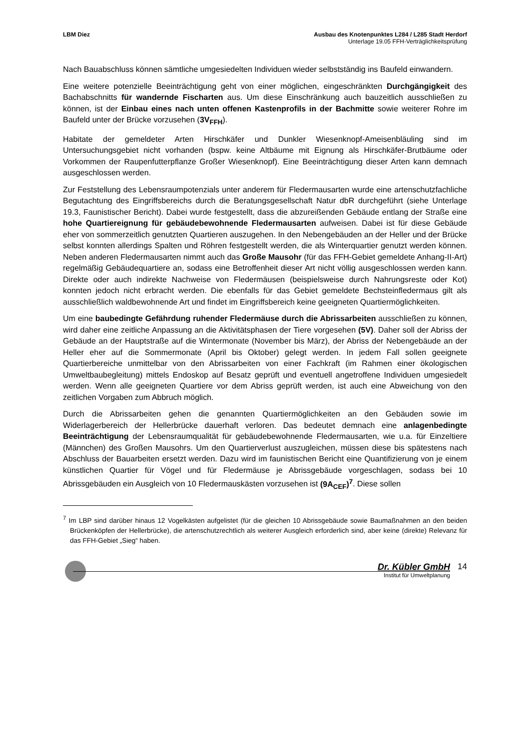LBM Diez Ausbau des Knotenpunktes L284 / L285 Stadt Herdorf
Unterlage 19.05 FFH-Verträglichkeitsprüfung
Nach Bauabschluss können sämtliche umgesiedelten Individuen wieder selbstständig ins Baufeld einwandern.
Eine weitere potenzielle Beeinträchtigung geht von einer möglichen, eingeschränkten Durchgängigkeit des Bachabschnitts für wandernde Fischarten aus. Um diese Einschränkung auch bauzeitlich ausschließen zu können, ist der Einbau eines nach unten offenen Kastenprofils in der Bachmitte sowie weiterer Rohre im Baufeld unter der Brücke vorzusehen (3V<sub>FFH</sub>).
Habitate der gemeldeter Arten Hirschkäfer und Dunkler Wiesenknopf-Ameisenbläuling sind im Untersuchungsgebiet nicht vorhanden (bspw. keine Altbäume mit Eignung als Hirschkäfer-Brutbäume oder Vorkommen der Raupenfutterpflanze Großer Wiesenknopf). Eine Beeinträchtigung dieser Arten kann demnach ausgeschlossen werden.
Zur Feststellung des Lebensraumpotenzials unter anderem für Fledermausarten wurde eine artenschutzfachliche Begutachtung des Eingriffsbereichs durch die Beratungsgesellschaft Natur dbR durchgeführt (siehe Unterlage 19.3, Faunistischer Bericht). Dabei wurde festgestellt, dass die abzureißenden Gebäude entlang der Straße eine hohe Quartiereignung für gebäudebewohnende Fledermausarten aufweisen. Dabei ist für diese Gebäude eher von sommerzeitlich genutzten Quartieren auszugehen. In den Nebengebäuden an der Heller und der Brücke selbst konnten allerdings Spalten und Röhren festgestellt werden, die als Winterquartier genutzt werden können. Neben anderen Fledermausarten nimmt auch das Große Mausohr (für das FFH-Gebiet gemeldete Anhang-II-Art) regelmäßig Gebäudequartiere an, sodass eine Betroffenheit dieser Art nicht völlig ausgeschlossen werden kann. Direkte oder auch indirekte Nachweise von Fledermäusen (beispielsweise durch Nahrungsreste oder Kot) konnten jedoch nicht erbracht werden. Die ebenfalls für das Gebiet gemeldete Bechsteinfledermaus gilt als ausschließlich waldbewohnende Art und findet im Eingriffsbereich keine geeigneten Quartiermöglichkeiten.
Um eine baubedingte Gefährdung ruhender Fledermäuse durch die Abrissarbeiten ausschließen zu können, wird daher eine zeitliche Anpassung an die Aktivitätsphasen der Tiere vorgesehen (5V). Daher soll der Abriss der Gebäude an der Hauptstraße auf die Wintermonate (November bis März), der Abriss der Nebengebäude an der Heller eher auf die Sommermonate (April bis Oktober) gelegt werden. In jedem Fall sollen geeignete Quartierbereiche unmittelbar von den Abrissarbeiten von einer Fachkraft (im Rahmen einer ökologischen Umweltbaubegleitung) mittels Endoskop auf Besatz geprüft und eventuell angetroffene Individuen umgesiedelt werden. Wenn alle geeigneten Quartiere vor dem Abriss geprüft werden, ist auch eine Abweichung von den zeitlichen Vorgaben zum Abbruch möglich.
Durch die Abrissarbeiten gehen die genannten Quartiermöglichkeiten an den Gebäuden sowie im Widerlagerbereich der Hellerbrücke dauerhaft verloren. Das bedeutet demnach eine anlagenbedingte Beeinträchtigung der Lebensraumqualität für gebäudebewohnende Fledermausarten, wie u.a. für Einzeltiere (Männchen) des Großen Mausohrs. Um den Quartierverlust auszugleichen, müssen diese bis spätestens nach Abschluss der Bauarbeiten ersetzt werden. Dazu wird im faunistischen Bericht eine Quantifizierung von je einem künstlichen Quartier für Vögel und für Fledermäuse je Abrissgebäude vorgeschlagen, sodass bei 10 Abrissgebäuden ein Ausgleich von 10 Fledermauskästen vorzusehen ist (9A<sub>CEF</sub>)<sup>7</sup>. Diese sollen
<sup>7</sup> Im LBP sind darüber hinaus 12 Vogelkästen aufgelistet (für die gleichen 10 Abrissgebäude sowie Baumaßnahmen an den beiden Brückenköpfen der Hellerbrücke), die artenschutzrechtlich als weiterer Ausgleich erforderlich sind, aber keine (direkte) Relevanz für das FFH-Gebiet „Sieg“ haben.
Dr. Kübler GmbH
Institut für Umweltplanung
14